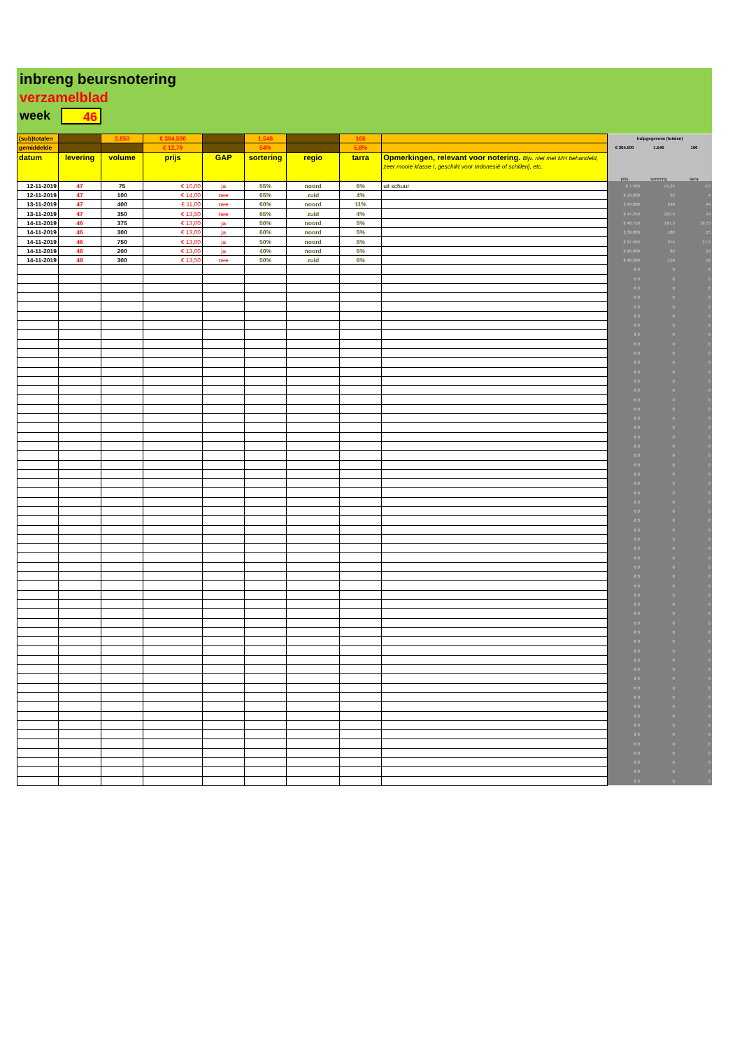inbreng beursnotering
verzamelblad
week 46
| (sub)totalen | | 2.850 | € 364.500 | | 1.546 | | 166 | | hulpgegevens (totalen) | | |
| gemiddelde | | | € 12,79 | | 54% | | 5,8% | | € 364.500 | 1.546 | 166 |
| datum | levering | volume | prijs | GAP | sortering | regio | tarra | Opmerkingen, relevant voor notering. Bijv. niet met MH behandeld, zeer mooie klasse I, geschikt voor Indonesië of schillerij, etc. | prijs | sortering | tarra |
| 12-11-2019 | 47 | 75 | € 10,00 | ja | 55% | noord | 6% | uit schuur | € 7.500 | 41,25 | 4,5 |
| 12-11-2019 | 47 | 100 | € 14,00 | nee | 65% | zuid | 4% | | € 14.000 | 65 | 4 |
| 13-11-2019 | 47 | 400 | € 11,00 | nee | 60% | noord | 11% | | € 44.000 | 240 | 44 |
| 13-11-2019 | 47 | 350 | € 13,50 | nee | 65% | zuid | 4% | | € 47.250 | 227,5 | 14 |
| 14-11-2019 | 46 | 375 | € 13,00 | ja | 50% | noord | 5% | | € 48.750 | 187,5 | 18,75 |
| 14-11-2019 | 46 | 300 | € 13,00 | ja | 60% | noord | 5% | | € 39.000 | 180 | 15 |
| 14-11-2019 | 46 | 750 | € 13,00 | ja | 50% | noord | 5% | | € 97.500 | 375 | 37,5 |
| 14-11-2019 | 46 | 200 | € 13,00 | ja | 40% | noord | 5% | | € 26.000 | 80 | 10 |
| 14-11-2019 | 48 | 300 | € 13,50 | nee | 50% | zuid | 6% | | € 40.500 | 150 | 18 |
| | | | | | | | | | € 0 | 0 | 0 |
| | | | | | | | | | € 0 | 0 | 0 |
| | | | | | | | | | € 0 | 0 | 0 |
| | | | | | | | | | € 0 | 0 | 0 |
| | | | | | | | | | € 0 | 0 | 0 |
| | | | | | | | | | € 0 | 0 | 0 |
| | | | | | | | | | € 0 | 0 | 0 |
| | | | | | | | | | € 0 | 0 | 0 |
| | | | | | | | | | € 0 | 0 | 0 |
| | | | | | | | | | € 0 | 0 | 0 |
| | | | | | | | | | € 0 | 0 | 0 |
| | | | | | | | | | € 0 | 0 | 0 |
| | | | | | | | | | € 0 | 0 | 0 |
| | | | | | | | | | € 0 | 0 | 0 |
| | | | | | | | | | € 0 | 0 | 0 |
| | | | | | | | | | € 0 | 0 | 0 |
| | | | | | | | | | € 0 | 0 | 0 |
| | | | | | | | | | € 0 | 0 | 0 |
| | | | | | | | | | € 0 | 0 | 0 |
| | | | | | | | | | € 0 | 0 | 0 |
| | | | | | | | | | € 0 | 0 | 0 |
| | | | | | | | | | € 0 | 0 | 0 |
| | | | | | | | | | € 0 | 0 | 0 |
| | | | | | | | | | € 0 | 0 | 0 |
| | | | | | | | | | € 0 | 0 | 0 |
| | | | | | | | | | € 0 | 0 | 0 |
| | | | | | | | | | € 0 | 0 | 0 |
| | | | | | | | | | € 0 | 0 | 0 |
| | | | | | | | | | € 0 | 0 | 0 |
| | | | | | | | | | € 0 | 0 | 0 |
| | | | | | | | | | € 0 | 0 | 0 |
| | | | | | | | | | € 0 | 0 | 0 |
| | | | | | | | | | € 0 | 0 | 0 |
| | | | | | | | | | € 0 | 0 | 0 |
| | | | | | | | | | € 0 | 0 | 0 |
| | | | | | | | | | € 0 | 0 | 0 |
| | | | | | | | | | € 0 | 0 | 0 |
| | | | | | | | | | € 0 | 0 | 0 |
| | | | | | | | | | € 0 | 0 | 0 |
| | | | | | | | | | € 0 | 0 | 0 |
| | | | | | | | | | € 0 | 0 | 0 |
| | | | | | | | | | € 0 | 0 | 0 |
| | | | | | | | | | € 0 | 0 | 0 |
| | | | | | | | | | € 0 | 0 | 0 |
| | | | | | | | | | € 0 | 0 | 0 |
| | | | | | | | | | € 0 | 0 | 0 |
| | | | | | | | | | € 0 | 0 | 0 |
| | | | | | | | | | € 0 | 0 | 0 |
| | | | | | | | | | € 0 | 0 | 0 |
| | | | | | | | | | € 0 | 0 | 0 |
| | | | | | | | | | € 0 | 0 | 0 |
| | | | | | | | | | € 0 | 0 | 0 |
| | | | | | | | | | € 0 | 0 | 0 |
| | | | | | | | | | € 0 | 0 | 0 |
| | | | | | | | | | € 0 | 0 | 0 |
| | | | | | | | | | € 0 | 0 | 0 |